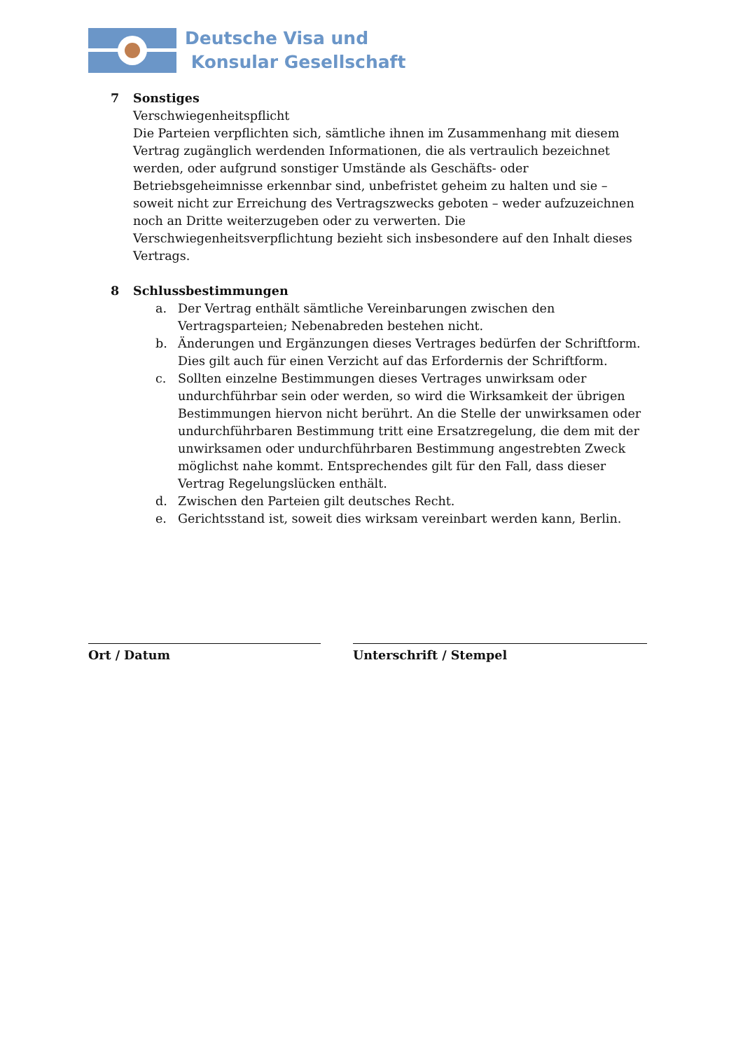Deutsche Visa und
Konsular Gesellschaft
7 Sonstiges
Verschwiegenheitspflicht
Die Parteien verpflichten sich, sämtliche ihnen im Zusammenhang mit diesem Vertrag zugänglich werdenden Informationen, die als vertraulich bezeichnet werden, oder aufgrund sonstiger Umstände als Geschäfts- oder Betriebsgeheimnisse erkennbar sind, unbefristet geheim zu halten und sie – soweit nicht zur Erreichung des Vertragszwecks geboten – weder aufzuzeichnen noch an Dritte weiterzugeben oder zu verwerten. Die Verschwiegenheitsverpflichtung bezieht sich insbesondere auf den Inhalt dieses Vertrags.
8 Schlussbestimmungen
a. Der Vertrag enthält sämtliche Vereinbarungen zwischen den Vertragsparteien; Nebenabreden bestehen nicht.
b. Änderungen und Ergänzungen dieses Vertrages bedürfen der Schriftform. Dies gilt auch für einen Verzicht auf das Erfordernis der Schriftform.
c. Sollten einzelne Bestimmungen dieses Vertrages unwirksam oder undurchführbar sein oder werden, so wird die Wirksamkeit der übrigen Bestimmungen hiervon nicht berührt. An die Stelle der unwirksamen oder undurchführbaren Bestimmung tritt eine Ersatzregelung, die dem mit der unwirksamen oder undurchführbaren Bestimmung angestrebten Zweck möglichst nahe kommt. Entsprechendes gilt für den Fall, dass dieser Vertrag Regelungslücken enthält.
d. Zwischen den Parteien gilt deutsches Recht.
e. Gerichtsstand ist, soweit dies wirksam vereinbart werden kann, Berlin.
Ort / Datum Unterschrift / Stempel